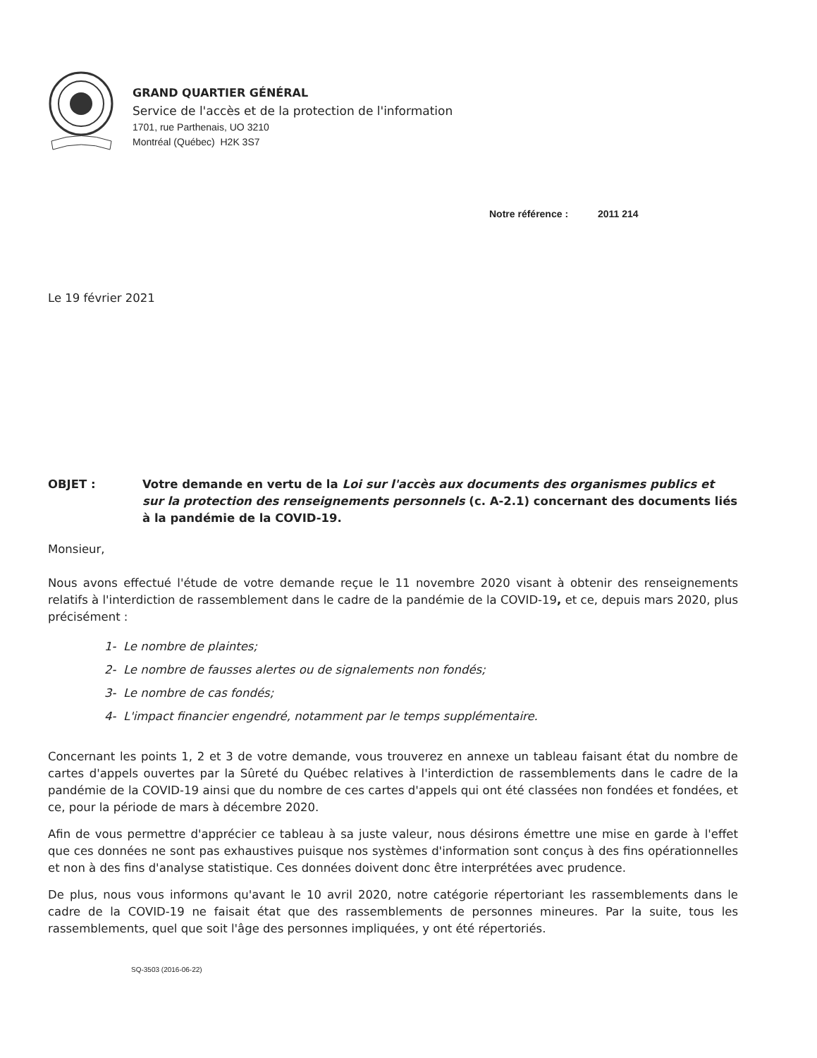GRAND QUARTIER GÉNÉRAL
Service de l'accès et de la protection de l'information
1701, rue Parthenais, UO 3210
Montréal (Québec) H2K 3S7
Notre référence : 2011 214
Le 19 février 2021
OBJET : Votre demande en vertu de la Loi sur l'accès aux documents des organismes publics et sur la protection des renseignements personnels (c. A-2.1) concernant des documents liés à la pandémie de la COVID-19.
Monsieur,
Nous avons effectué l'étude de votre demande reçue le 11 novembre 2020 visant à obtenir des renseignements relatifs à l'interdiction de rassemblement dans le cadre de la pandémie de la COVID-19, et ce, depuis mars 2020, plus précisément :
1- Le nombre de plaintes;
2- Le nombre de fausses alertes ou de signalements non fondés;
3- Le nombre de cas fondés;
4- L'impact financier engendré, notamment par le temps supplémentaire.
Concernant les points 1, 2 et 3 de votre demande, vous trouverez en annexe un tableau faisant état du nombre de cartes d'appels ouvertes par la Sûreté du Québec relatives à l'interdiction de rassemblements dans le cadre de la pandémie de la COVID-19 ainsi que du nombre de ces cartes d'appels qui ont été classées non fondées et fondées, et ce, pour la période de mars à décembre 2020.
Afin de vous permettre d'apprécier ce tableau à sa juste valeur, nous désirons émettre une mise en garde à l'effet que ces données ne sont pas exhaustives puisque nos systèmes d'information sont conçus à des fins opérationnelles et non à des fins d'analyse statistique. Ces données doivent donc être interprétées avec prudence.
De plus, nous vous informons qu'avant le 10 avril 2020, notre catégorie répertoriant les rassemblements dans le cadre de la COVID-19 ne faisait état que des rassemblements de personnes mineures. Par la suite, tous les rassemblements, quel que soit l'âge des personnes impliquées, y ont été répertoriés.
SQ-3503 (2016-06-22)